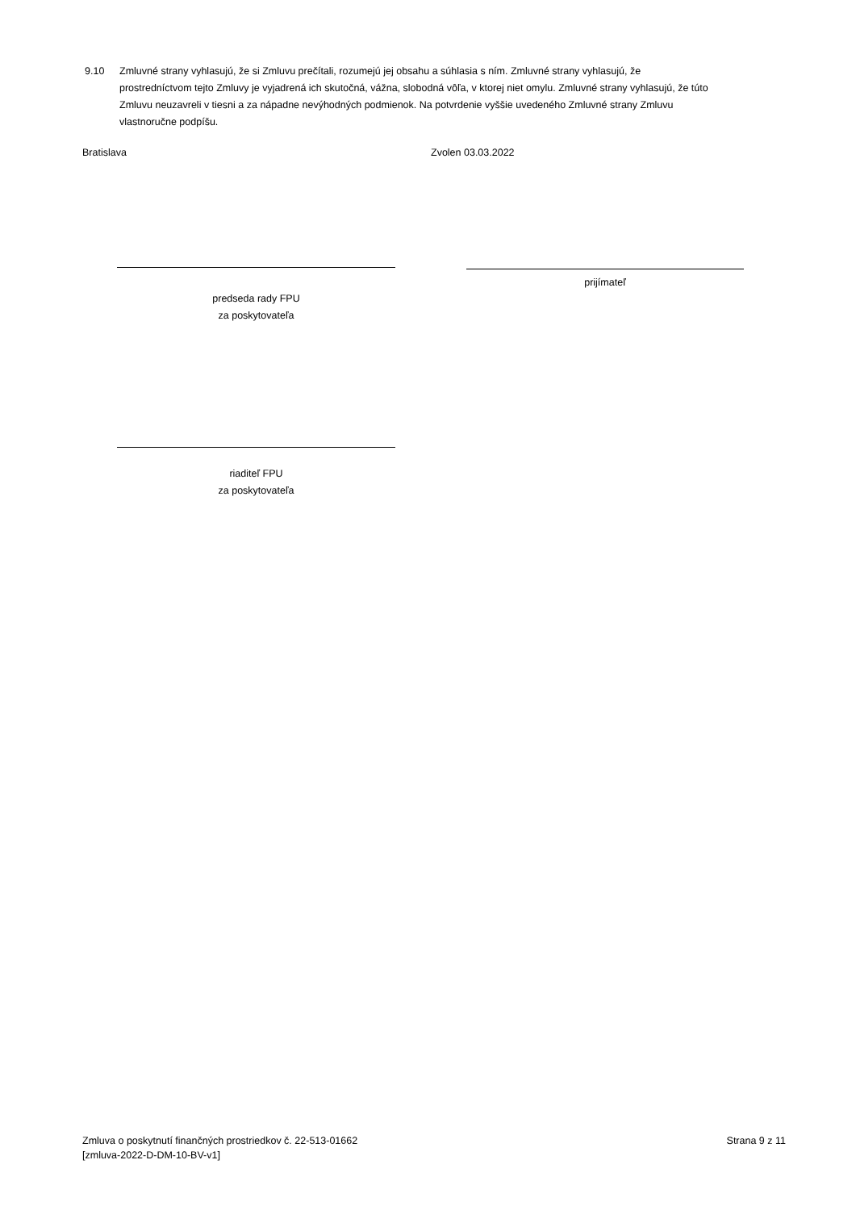9.10 Zmluvné strany vyhlasujú, že si Zmluvu prečítali, rozumejú jej obsahu a súhlasia s ním. Zmluvné strany vyhlasujú, že
prostredníctvom tejto Zmluvy je vyjadrená ich skutočná, vážna, slobodná vôľa, v ktorej niet omylu. Zmluvné strany vyhlasujú, že túto Zmluvu neuzavreli v tiesni a za nápadne nevýhodných podmienok. Na potvrdenie vyššie uvedeného Zmluvné strany Zmluvu vlastnoručne podpíšu.
Bratislava Zvolen 03.03.2022
predseda rady FPU
za poskytovateľa
prijímateľ
riaditeľ FPU
za poskytovateľa
Zmluva o poskytnutí finančných prostriedkov č. 22-513-01662
[zmluva-2022-D-DM-10-BV-v1]
Strana 9 z 11